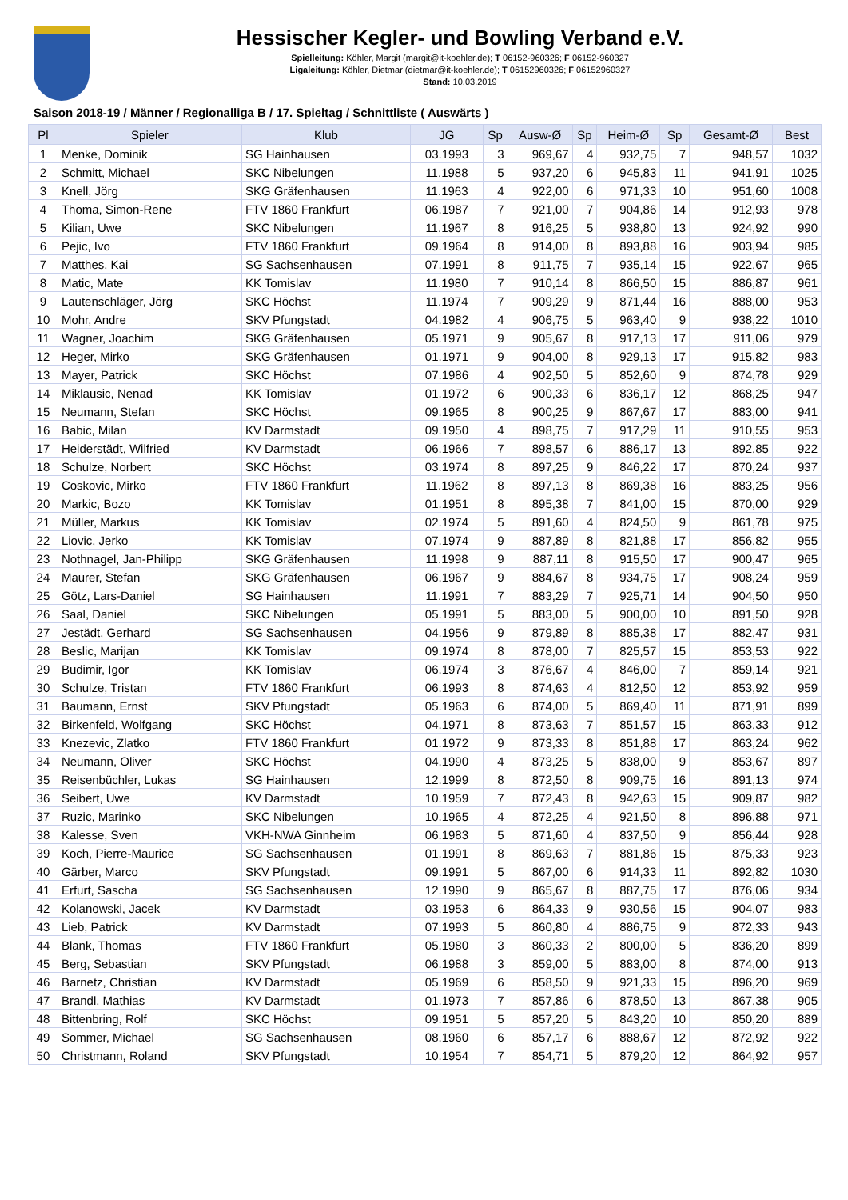Hessischer Kegler- und Bowling Verband e.V.
Spielleitung: Köhler, Margit (margit@it-koehler.de); T 06152-960326; F 06152-960327
Ligaleitung: Köhler, Dietmar (dietmar@it-koehler.de); T 06152960326; F 06152960327
Stand: 10.03.2019
Saison 2018-19 / Männer / Regionalliga B / 17. Spieltag / Schnittliste ( Auswärts )
| Pl | Spieler | Klub | JG | Sp | Ausw-Ø | Sp | Heim-Ø | Sp | Gesamt-Ø | Best |
| --- | --- | --- | --- | --- | --- | --- | --- | --- | --- | --- |
| 1 | Menke, Dominik | SG Hainhausen | 03.1993 | 3 | 969,67 | 4 | 932,75 | 7 | 948,57 | 1032 |
| 2 | Schmitt, Michael | SKC Nibelungen | 11.1988 | 5 | 937,20 | 6 | 945,83 | 11 | 941,91 | 1025 |
| 3 | Knell, Jörg | SKG Gräfenhausen | 11.1963 | 4 | 922,00 | 6 | 971,33 | 10 | 951,60 | 1008 |
| 4 | Thoma, Simon-Rene | FTV 1860 Frankfurt | 06.1987 | 7 | 921,00 | 7 | 904,86 | 14 | 912,93 | 978 |
| 5 | Kilian, Uwe | SKC Nibelungen | 11.1967 | 8 | 916,25 | 5 | 938,80 | 13 | 924,92 | 990 |
| 6 | Pejic, Ivo | FTV 1860 Frankfurt | 09.1964 | 8 | 914,00 | 8 | 893,88 | 16 | 903,94 | 985 |
| 7 | Matthes, Kai | SG Sachsenhausen | 07.1991 | 8 | 911,75 | 7 | 935,14 | 15 | 922,67 | 965 |
| 8 | Matic, Mate | KK Tomislav | 11.1980 | 7 | 910,14 | 8 | 866,50 | 15 | 886,87 | 961 |
| 9 | Lautenschläger, Jörg | SKC Höchst | 11.1974 | 7 | 909,29 | 9 | 871,44 | 16 | 888,00 | 953 |
| 10 | Mohr, Andre | SKV Pfungstadt | 04.1982 | 4 | 906,75 | 5 | 963,40 | 9 | 938,22 | 1010 |
| 11 | Wagner, Joachim | SKG Gräfenhausen | 05.1971 | 9 | 905,67 | 8 | 917,13 | 17 | 911,06 | 979 |
| 12 | Heger, Mirko | SKG Gräfenhausen | 01.1971 | 9 | 904,00 | 8 | 929,13 | 17 | 915,82 | 983 |
| 13 | Mayer, Patrick | SKC Höchst | 07.1986 | 4 | 902,50 | 5 | 852,60 | 9 | 874,78 | 929 |
| 14 | Miklausic, Nenad | KK Tomislav | 01.1972 | 6 | 900,33 | 6 | 836,17 | 12 | 868,25 | 947 |
| 15 | Neumann, Stefan | SKC Höchst | 09.1965 | 8 | 900,25 | 9 | 867,67 | 17 | 883,00 | 941 |
| 16 | Babic, Milan | KV Darmstadt | 09.1950 | 4 | 898,75 | 7 | 917,29 | 11 | 910,55 | 953 |
| 17 | Heiderstädt, Wilfried | KV Darmstadt | 06.1966 | 7 | 898,57 | 6 | 886,17 | 13 | 892,85 | 922 |
| 18 | Schulze, Norbert | SKC Höchst | 03.1974 | 8 | 897,25 | 9 | 846,22 | 17 | 870,24 | 937 |
| 19 | Coskovic, Mirko | FTV 1860 Frankfurt | 11.1962 | 8 | 897,13 | 8 | 869,38 | 16 | 883,25 | 956 |
| 20 | Markic, Bozo | KK Tomislav | 01.1951 | 8 | 895,38 | 7 | 841,00 | 15 | 870,00 | 929 |
| 21 | Müller, Markus | KK Tomislav | 02.1974 | 5 | 891,60 | 4 | 824,50 | 9 | 861,78 | 975 |
| 22 | Liovic, Jerko | KK Tomislav | 07.1974 | 9 | 887,89 | 8 | 821,88 | 17 | 856,82 | 955 |
| 23 | Nothnagel, Jan-Philipp | SKG Gräfenhausen | 11.1998 | 9 | 887,11 | 8 | 915,50 | 17 | 900,47 | 965 |
| 24 | Maurer, Stefan | SKG Gräfenhausen | 06.1967 | 9 | 884,67 | 8 | 934,75 | 17 | 908,24 | 959 |
| 25 | Götz, Lars-Daniel | SG Hainhausen | 11.1991 | 7 | 883,29 | 7 | 925,71 | 14 | 904,50 | 950 |
| 26 | Saal, Daniel | SKC Nibelungen | 05.1991 | 5 | 883,00 | 5 | 900,00 | 10 | 891,50 | 928 |
| 27 | Jestädt, Gerhard | SG Sachsenhausen | 04.1956 | 9 | 879,89 | 8 | 885,38 | 17 | 882,47 | 931 |
| 28 | Beslic, Marijan | KK Tomislav | 09.1974 | 8 | 878,00 | 7 | 825,57 | 15 | 853,53 | 922 |
| 29 | Budimir, Igor | KK Tomislav | 06.1974 | 3 | 876,67 | 4 | 846,00 | 7 | 859,14 | 921 |
| 30 | Schulze, Tristan | FTV 1860 Frankfurt | 06.1993 | 8 | 874,63 | 4 | 812,50 | 12 | 853,92 | 959 |
| 31 | Baumann, Ernst | SKV Pfungstadt | 05.1963 | 6 | 874,00 | 5 | 869,40 | 11 | 871,91 | 899 |
| 32 | Birkenfeld, Wolfgang | SKC Höchst | 04.1971 | 8 | 873,63 | 7 | 851,57 | 15 | 863,33 | 912 |
| 33 | Knezevic, Zlatko | FTV 1860 Frankfurt | 01.1972 | 9 | 873,33 | 8 | 851,88 | 17 | 863,24 | 962 |
| 34 | Neumann, Oliver | SKC Höchst | 04.1990 | 4 | 873,25 | 5 | 838,00 | 9 | 853,67 | 897 |
| 35 | Reisenbüchler, Lukas | SG Hainhausen | 12.1999 | 8 | 872,50 | 8 | 909,75 | 16 | 891,13 | 974 |
| 36 | Seibert, Uwe | KV Darmstadt | 10.1959 | 7 | 872,43 | 8 | 942,63 | 15 | 909,87 | 982 |
| 37 | Ruzic, Marinko | SKC Nibelungen | 10.1965 | 4 | 872,25 | 4 | 921,50 | 8 | 896,88 | 971 |
| 38 | Kalesse, Sven | VKH-NWA Ginnheim | 06.1983 | 5 | 871,60 | 4 | 837,50 | 9 | 856,44 | 928 |
| 39 | Koch, Pierre-Maurice | SG Sachsenhausen | 01.1991 | 8 | 869,63 | 7 | 881,86 | 15 | 875,33 | 923 |
| 40 | Gärber, Marco | SKV Pfungstadt | 09.1991 | 5 | 867,00 | 6 | 914,33 | 11 | 892,82 | 1030 |
| 41 | Erfurt, Sascha | SG Sachsenhausen | 12.1990 | 9 | 865,67 | 8 | 887,75 | 17 | 876,06 | 934 |
| 42 | Kolanowski, Jacek | KV Darmstadt | 03.1953 | 6 | 864,33 | 9 | 930,56 | 15 | 904,07 | 983 |
| 43 | Lieb, Patrick | KV Darmstadt | 07.1993 | 5 | 860,80 | 4 | 886,75 | 9 | 872,33 | 943 |
| 44 | Blank, Thomas | FTV 1860 Frankfurt | 05.1980 | 3 | 860,33 | 2 | 800,00 | 5 | 836,20 | 899 |
| 45 | Berg, Sebastian | SKV Pfungstadt | 06.1988 | 3 | 859,00 | 5 | 883,00 | 8 | 874,00 | 913 |
| 46 | Barnetz, Christian | KV Darmstadt | 05.1969 | 6 | 858,50 | 9 | 921,33 | 15 | 896,20 | 969 |
| 47 | Brandl, Mathias | KV Darmstadt | 01.1973 | 7 | 857,86 | 6 | 878,50 | 13 | 867,38 | 905 |
| 48 | Bittenbring, Rolf | SKC Höchst | 09.1951 | 5 | 857,20 | 5 | 843,20 | 10 | 850,20 | 889 |
| 49 | Sommer, Michael | SG Sachsenhausen | 08.1960 | 6 | 857,17 | 6 | 888,67 | 12 | 872,92 | 922 |
| 50 | Christmann, Roland | SKV Pfungstadt | 10.1954 | 7 | 854,71 | 5 | 879,20 | 12 | 864,92 | 957 |